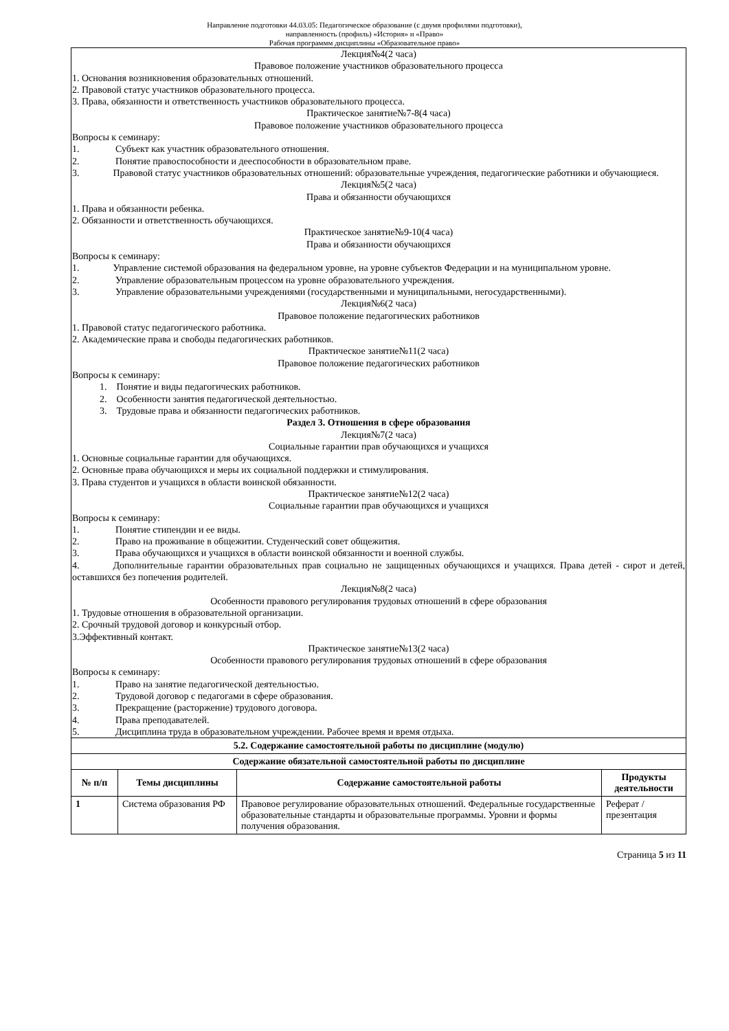Направление подготовки 44.03.05: Педагогическое образование (с двумя профилями подготовки),
направленность (профиль) «История» и «Право»
Рабочая программм дисциплины «Образовательное право»
Лекция№4(2 часа)
Правовое положение участников образовательного процесса
1. Основания возникновения образовательных отношений.
2. Правовой статус участников образовательного процесса.
3. Права, обязанности и ответственность участников образовательного процесса.
Практическое занятие№7-8(4 часа)
Правовое положение участников образовательного процесса
Вопросы к семинару:
1. Субъект как участник образовательного отношения.
2. Понятие правоспособности и дееспособности в образовательном праве.
3.    Правовой статус участников образовательных отношений: образовательные учреждения, педагогические работники и обучающиеся.
Лекция№5(2 часа)
Права и обязанности обучающихся
1. Права и обязанности ребенка.
2. Обязанности и ответственность обучающихся.
Практическое занятие№9-10(4 часа)
Права и обязанности обучающихся
Вопросы к семинару:
1.    Управление системой образования на федеральном уровне, на уровне субъектов Федерации и на муниципальном уровне.
2. Управление образовательным процессом на уровне образовательного учреждения.
3. Управление образовательными учреждениями (государственными и муниципальными, негосударственными).
Лекция№6(2 часа)
Правовое положение педагогических работников
1. Правовой статус педагогического работника.
2. Академические права и свободы педагогических работников.
Практическое занятие№11(2 часа)
Правовое положение педагогических работников
Вопросы к семинару:
1. Понятие и виды педагогических работников.
2. Особенности занятия педагогической деятельностью.
3. Трудовые права и обязанности педагогических работников.
Раздел 3. Отношения в сфере образования
Лекция№7(2 часа)
Социальные гарантии прав обучающихся и учащихся
1. Основные социальные гарантии для обучающихся.
2. Основные права обучающихся и меры их социальной поддержки и стимулирования.
3. Права студентов и учащихся в области воинской обязанности.
Практическое занятие№12(2 часа)
Социальные гарантии прав обучающихся и учащихся
Вопросы к семинару:
1. Понятие стипендии и ее виды.
2. Право на проживание в общежитии. Студенческий совет общежития.
3. Права обучающихся и учащихся в области воинской обязанности и военной службы.
4.    Дополнительные гарантии образовательных прав социально не защищенных обучающихся и учащихся. Права детей - сирот и детей, оставшихся без попечения родителей.
Лекция№8(2 часа)
Особенности правового регулирования трудовых отношений в сфере образования
1. Трудовые отношения в образовательной организации.
2. Срочный трудовой договор и конкурсный отбор.
3.Эффективный контакт.
Практическое занятие№13(2 часа)
Особенности правового регулирования трудовых отношений в сфере образования
Вопросы к семинару:
1. Право на занятие педагогической деятельностью.
2. Трудовой договор с педагогами в сфере образования.
3. Прекращение (расторжение) трудового договора.
4. Права преподавателей.
5. Дисциплина труда в образовательном учреждении. Рабочее время и время отдыха.
| 5.2. Содержание самостоятельной работы по дисциплине (модулю) | | | |
| --- | --- | --- | --- |
| Содержание обязательной самостоятельной работы по дисциплине | | | |
| № п/п | Темы дисциплины | Содержание самостоятельной работы | Продукты деятельности |
| 1 | Система образования РФ | Правовое регулирование образовательных отношений. Федеральные государственные образовательные стандарты и образовательные программы. Уровни и формы получения образования. | Реферат / презентация |
Страница 5 из 11